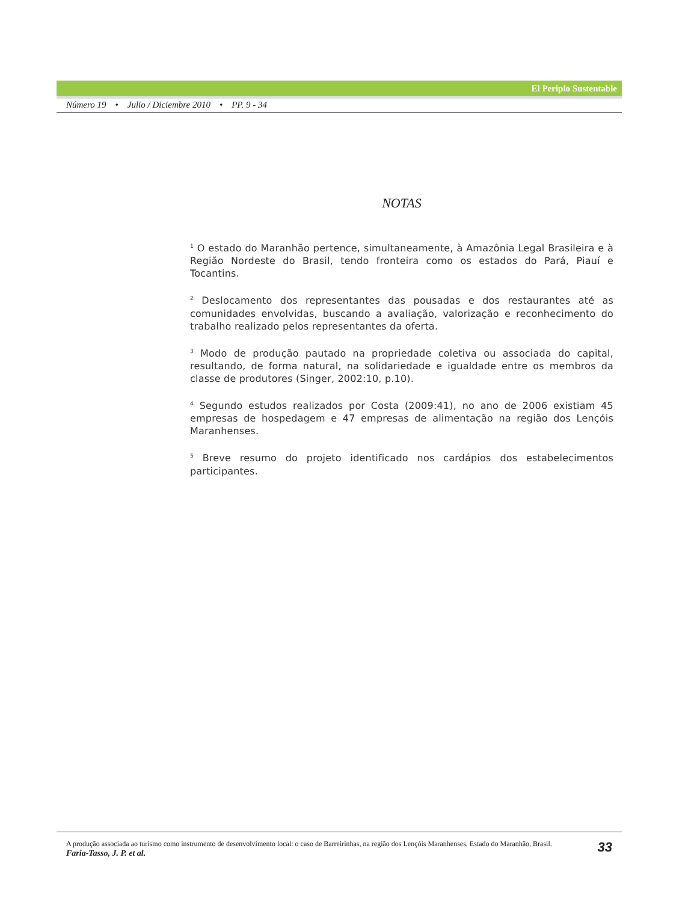El Periplo Sustentable
Número 19 • Julio / Diciembre 2010 • PP. 9 - 34
NOTAS
<sup>1</sup> O estado do Maranhão pertence, simultaneamente, à Amazônia Legal Brasileira e à Região Nordeste do Brasil, tendo fronteira como os estados do Pará, Piauí e Tocantins.
<sup>2</sup> Deslocamento dos representantes das pousadas e dos restaurantes até as comunidades envolvidas, buscando a avaliação, valorização e reconhecimento do trabalho realizado pelos representantes da oferta.
<sup>3</sup> Modo de produção pautado na propriedade coletiva ou associada do capital, resultando, de forma natural, na solidariedade e igualdade entre os membros da classe de produtores (Singer, 2002:10, p.10).
<sup>4</sup> Segundo estudos realizados por Costa (2009:41), no ano de 2006 existiam 45 empresas de hospedagem e 47 empresas de alimentação na região dos Lençóis Maranhenses.
<sup>5</sup> Breve resumo do projeto identificado nos cardápios dos estabelecimentos participantes.
A produção associada ao turismo como instrumento de desenvolvimento local: o caso de Barreirinhas, na região dos Lençóis Maranhenses, Estado do Maranhão, Brasil.
Faria-Tasso, J. P. et al.
33